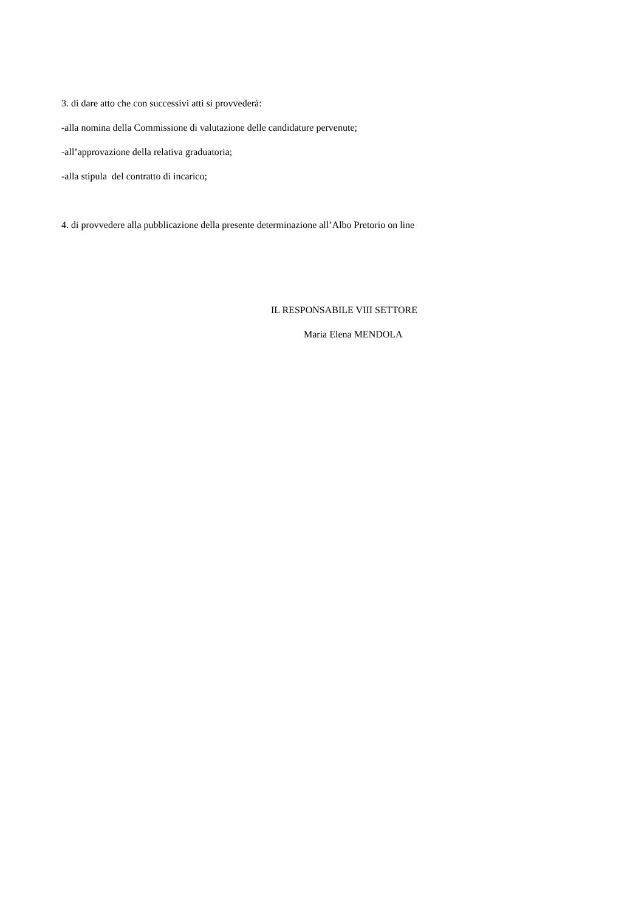3. di dare atto che con successivi atti si provvederà:
-alla nomina della Commissione di valutazione delle candidature pervenute;
-all’approvazione della relativa graduatoria;
-alla stipula del contratto di incarico;
4. di provvedere alla pubblicazione della presente determinazione all’Albo Pretorio on line
IL RESPONSABILE VIII SETTORE
Maria Elena MENDOLA